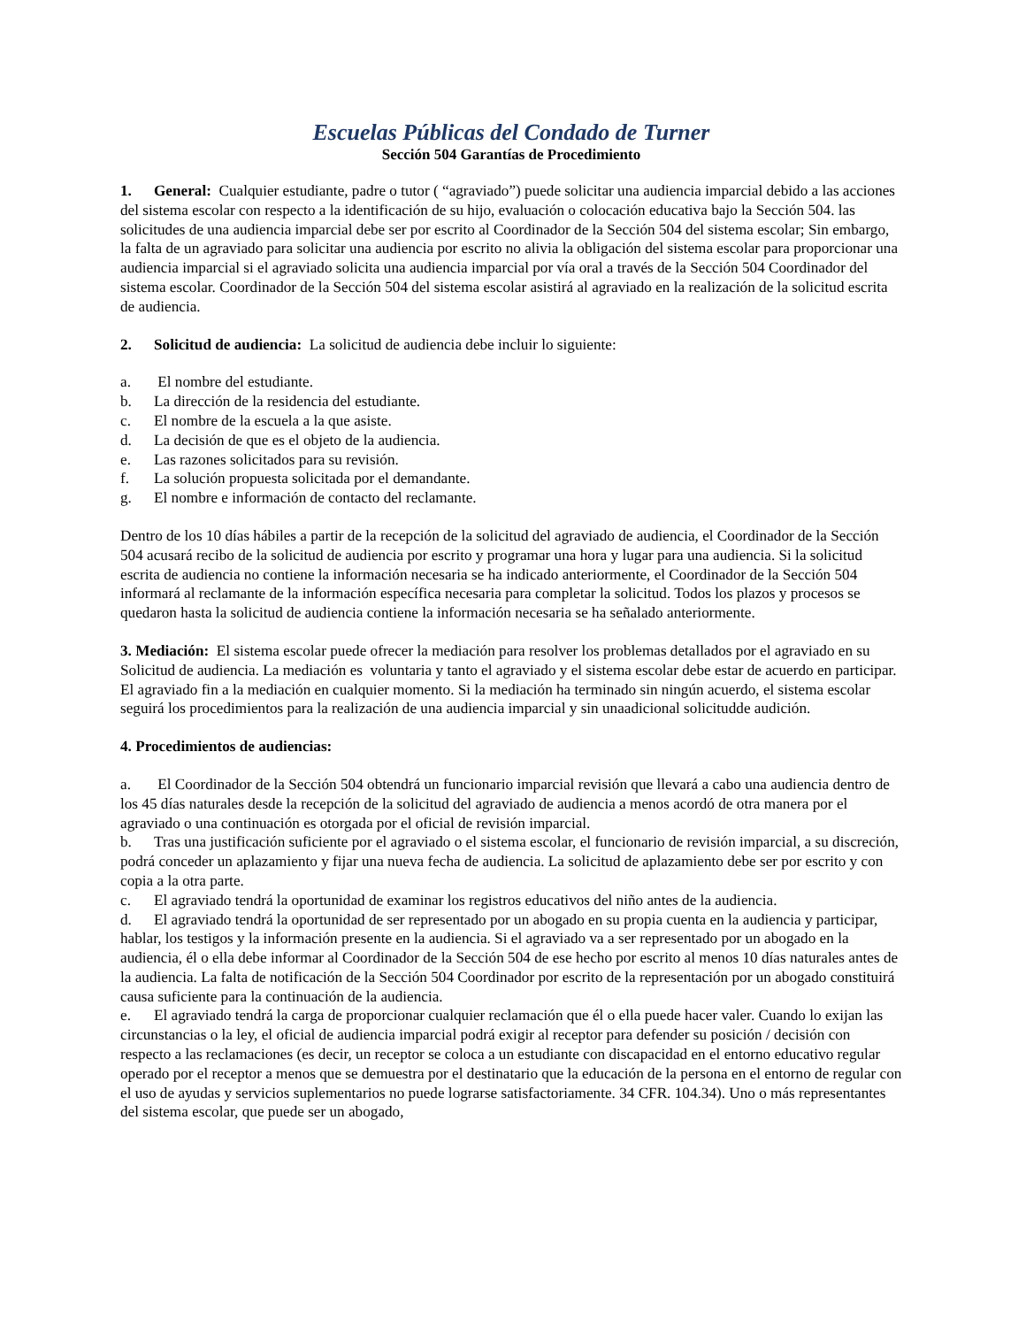Escuelas Públicas del Condado de Turner
Sección 504 Garantías de Procedimiento
1. General: Cualquier estudiante, padre o tutor ( “agraviado”) puede solicitar una audiencia imparcial debido a las acciones del sistema escolar con respecto a la identificación de su hijo, evaluación o colocación educativa bajo la Sección 504. las solicitudes de una audiencia imparcial debe ser por escrito al Coordinador de la Sección 504 del sistema escolar; Sin embargo, la falta de un agraviado para solicitar una audiencia por escrito no alivia la obligación del sistema escolar para proporcionar una audiencia imparcial si el agraviado solicita una audiencia imparcial por vía oral a través de la Sección 504 Coordinador del sistema escolar. Coordinador de la Sección 504 del sistema escolar asistirá al agraviado en la realización de la solicitud escrita de audiencia.
2. Solicitud de audiencia: La solicitud de audiencia debe incluir lo siguiente:
a. El nombre del estudiante.
b. La dirección de la residencia del estudiante.
c. El nombre de la escuela a la que asiste.
d. La decisión de que es el objeto de la audiencia.
e. Las razones solicitados para su revisión.
f. La solución propuesta solicitada por el demandante.
g. El nombre e información de contacto del reclamante.
Dentro de los 10 días hábiles a partir de la recepción de la solicitud del agraviado de audiencia, el Coordinador de la Sección 504 acusará recibo de la solicitud de audiencia por escrito y programar una hora y lugar para una audiencia. Si la solicitud escrita de audiencia no contiene la información necesaria se ha indicado anteriormente, el Coordinador de la Sección 504 informará al reclamante de la información específica necesaria para completar la solicitud. Todos los plazos y procesos se quedaron hasta la solicitud de audiencia contiene la información necesaria se ha señalado anteriormente.
3. Mediación: El sistema escolar puede ofrecer la mediación para resolver los problemas detallados por el agraviado en su Solicitud de audiencia. La mediación es voluntaria y tanto el agraviado y el sistema escolar debe estar de acuerdo en participar. El agraviado fin a la mediación en cualquier momento. Si la mediación ha terminado sin ningún acuerdo, el sistema escolar seguirá los procedimientos para la realización de una audiencia imparcial y sin unaadicional solicitudde audición.
4. Procedimientos de audiencias:
a. El Coordinador de la Sección 504 obtendrá un funcionario imparcial revisión que llevará a cabo una audiencia dentro de los 45 días naturales desde la recepción de la solicitud del agraviado de audiencia a menos acordó de otra manera por el agraviado o una continuación es otorgada por el oficial de revisión imparcial.
b. Tras una justificación suficiente por el agraviado o el sistema escolar, el funcionario de revisión imparcial, a su discreción, podrá conceder un aplazamiento y fijar una nueva fecha de audiencia. La solicitud de aplazamiento debe ser por escrito y con copia a la otra parte.
c. El agraviado tendrá la oportunidad de examinar los registros educativos del niño antes de la audiencia.
d. El agraviado tendrá la oportunidad de ser representado por un abogado en su propia cuenta en la audiencia y participar, hablar, los testigos y la información presente en la audiencia. Si el agraviado va a ser representado por un abogado en la audiencia, él o ella debe informar al Coordinador de la Sección 504 de ese hecho por escrito al menos 10 días naturales antes de la audiencia. La falta de notificación de la Sección 504 Coordinador por escrito de la representación por un abogado constituirá causa suficiente para la continuación de la audiencia.
e. El agraviado tendrá la carga de proporcionar cualquier reclamación que él o ella puede hacer valer. Cuando lo exijan las circunstancias o la ley, el oficial de audiencia imparcial podrá exigir al receptor para defender su posición / decisión con respecto a las reclamaciones (es decir, un receptor se coloca a un estudiante con discapacidad en el entorno educativo regular operado por el receptor a menos que se demuestra por el destinatario que la educación de la persona en el entorno de regular con el uso de ayudas y servicios suplementarios no puede lograrse satisfactoriamente. 34 CFR. 104.34). Uno o más representantes del sistema escolar, que puede ser un abogado,